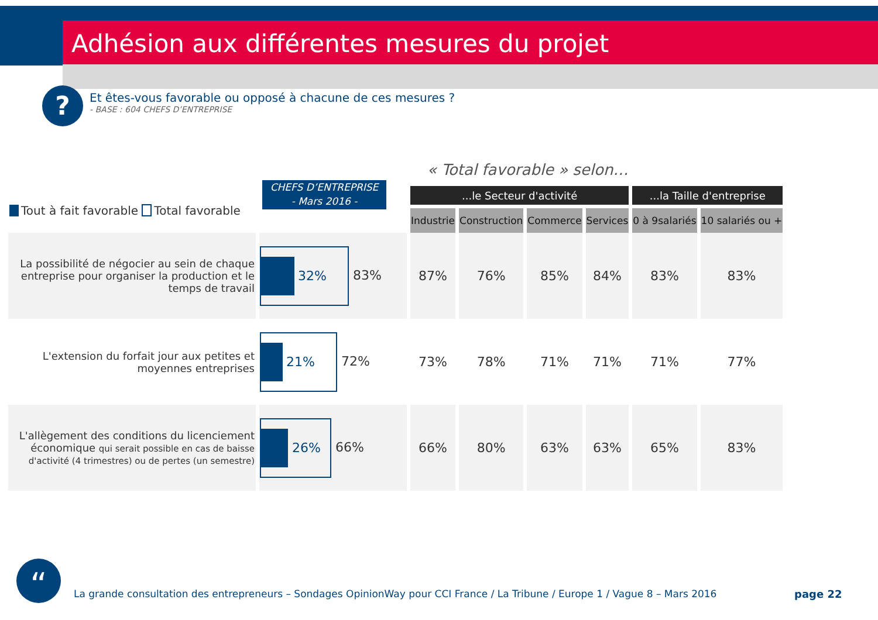Adhésion aux différentes mesures du projet
?
Et êtes-vous favorable ou opposé à chacune de ces mesures ?
- BASE : 604 CHEFS D’ENTREPRISE
« Total favorable » selon…
CHEFS D’ENTREPRISE
- Mars 2016 -
Tout à fait favorable Total favorable
| | | ...le Secteur d'activité | | | | ...la Taille d'entreprise | |
| --- | --- | --- | --- | --- | --- | --- | --- |
| | | Industrie | Construction | Commerce | Services | 0 à 9salariés | 10 salariés ou + |
| La possibilité de négocier au sein de chaque entreprise pour organiser la production et le temps de travail | 32% 83% | 87% | 76% | 85% | 84% | 83% | 83% |
| L'extension du forfait jour aux petites et moyennes entreprises | 21% 72% | 73% | 78% | 71% | 71% | 71% | 77% |
| L'allègement des conditions du licenciement économique qui serait possible en cas de baisse d'activité (4 trimestres) ou de pertes (un semestre) | 26% 66% | 66% | 80% | 63% | 63% | 65% | 83% |
“
La grande consultation des entrepreneurs – Sondages OpinionWay pour CCI France / La Tribune / Europe 1 / Vague 8 – Mars 2016
page 22